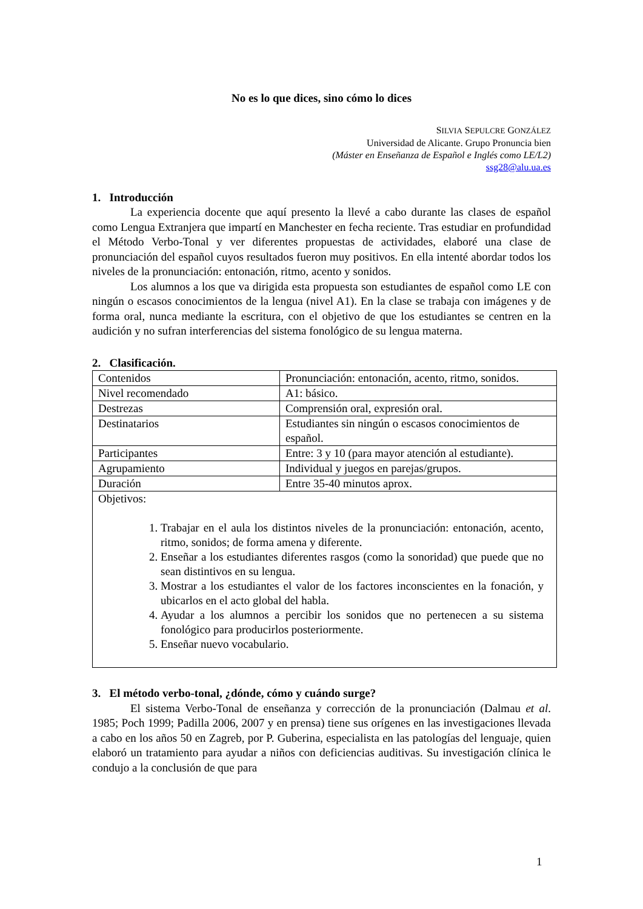No es lo que dices, sino cómo lo dices
SILVIA SEPULCRE GONZÁLEZ
Universidad de Alicante. Grupo Pronuncia bien
(Máster en Enseñanza de Español e Inglés como LE/L2)
ssg28@alu.ua.es
1. Introducción
La experiencia docente que aquí presento la llevé a cabo durante las clases de español como Lengua Extranjera que impartí en Manchester en fecha reciente. Tras estudiar en profundidad el Método Verbo-Tonal y ver diferentes propuestas de actividades, elaboré una clase de pronunciación del español cuyos resultados fueron muy positivos. En ella intenté abordar todos los niveles de la pronunciación: entonación, ritmo, acento y sonidos.
Los alumnos a los que va dirigida esta propuesta son estudiantes de español como LE con ningún o escasos conocimientos de la lengua (nivel A1). En la clase se trabaja con imágenes y de forma oral, nunca mediante la escritura, con el objetivo de que los estudiantes se centren en la audición y no sufran interferencias del sistema fonológico de su lengua materna.
2. Clasificación.
| Contenidos | Pronunciación: entonación, acento, ritmo, sonidos. |
| Nivel recomendado | A1: básico. |
| Destrezas | Comprensión oral, expresión oral. |
| Destinatarios | Estudiantes sin ningún o escasos conocimientos de español. |
| Participantes | Entre: 3 y 10 (para mayor atención al estudiante). |
| Agrupamiento | Individual y juegos en parejas/grupos. |
| Duración | Entre 35-40 minutos aprox. |
| Objetivos: 1. Trabajar en el aula los distintos niveles de la pronunciación: entonación, acento, ritmo, sonidos; de forma amena y diferente. 2. Enseñar a los estudiantes diferentes rasgos (como la sonoridad) que puede que no sean distintivos en su lengua. 3. Mostrar a los estudiantes el valor de los factores inconscientes en la fonación, y ubicarlos en el acto global del habla. 4. Ayudar a los alumnos a percibir los sonidos que no pertenecen a su sistema fonológico para producirlos posteriormente. 5. Enseñar nuevo vocabulario. | |
3. El método verbo-tonal, ¿dónde, cómo y cuándo surge?
El sistema Verbo-Tonal de enseñanza y corrección de la pronunciación (Dalmau et al. 1985; Poch 1999; Padilla 2006, 2007 y en prensa) tiene sus orígenes en las investigaciones llevada a cabo en los años 50 en Zagreb, por P. Guberina, especialista en las patologías del lenguaje, quien elaboró un tratamiento para ayudar a niños con deficiencias auditivas. Su investigación clínica le condujo a la conclusión de que para
1